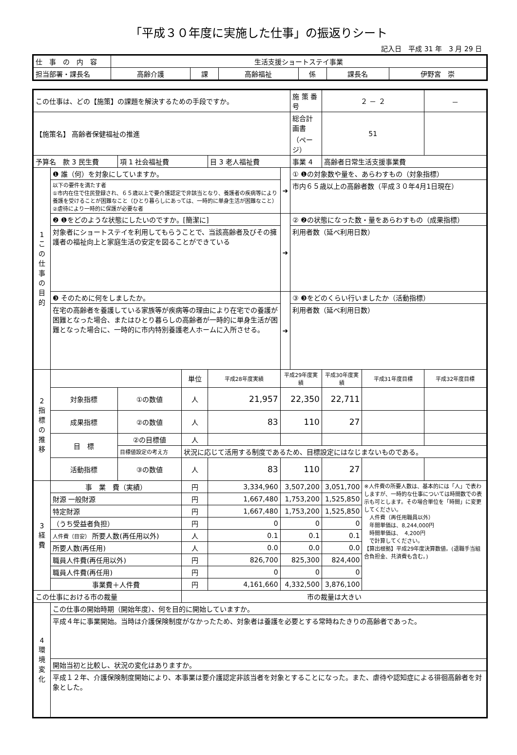「平成３０年度に実施した仕事」の振返りシート
記入日　平成 31 年　3 月 29 日
| 仕 事 の 内 容 | 生活支援ショートステイ事業 | | | | | |
| 担当部署・課長名 | 高齢介護 | 課 | 高齢福祉 | 係 | 課長名 | 伊野宮 崇 |
| この仕事は、どの【施策】の課題を解決するための手段ですか。 | | | | | | 施 策 番 号 | ２ － ２ | | － |
| 【施策名】 高齢者保健福祉の推進 | | | | | | 総合計画書 （ページ） | 51 | | |
| 予算名 款 3 民生費 | | 項 1 社会福祉費 | | 目 3 老人福祉費 | | 事業 4 | 高齢者日常生活支援事業費 | | |
| 1 この仕事の目的 | ❶ 誰（何）を対象にしていますか。 | | | | ➜ | ① ❶の対象数や量を、あらわすもの（対象指標） | | | |
| | 以下の要件を満たす者 ①市内在住で住民登録され、６５歳以上で要介護認定で非該当となり、養護者の疾病等により養護を受けることが困難なこと（ひとり暮らしにあっては、一時的に単身生活が困難なこと） ②虐待により一時的に保護が必要な者 | | | | | 市内６５歳以上の高齢者数（平成３０年4月1日現在） | | | |
| | ❷ ❶をどのような状態にしたいのですか。[簡潔に] | | | | ➜ | ② ❷の状態になった数・量をあらわすもの（成果指標） | | | |
| | 対象者にショートステイを利用してもらうことで、当該高齢者及びその擁護者の福祉向上と家庭生活の安定を図ることができている | | | | | 利用者数（延べ利用日数） | | | |
| | ❸ そのために何をしましたか。 | | | | ➜ | ③ ❸をどのくらい行いましたか（活動指標） | | | |
| | 在宅の高齢者を養護している家族等が疾病等の理由により在宅での養護が困難となった場合、またはひとり暮らしの高齢者が一時的に単身生活が困難となった場合に、一時的に市内特別養護老人ホームに入所させる。 | | | | | 利用者数（延べ利用日数） | | | |
| 2 指標の推移 | | | 単位 | 平成28年度実績 | 平成29年度実績 | | 平成30年度実績 | 平成31年度目標 | 平成32年度目標 |
| | 対象指標 | ①の数値 | 人 | 21,957 | 22,350 | | 22,711 | | |
| | 成果指標 | ②の数値 | 人 | 83 | 110 | | 27 | | |
| | 目 標 | ②の目標値 | 人 | | | | | | |
| | | 目標値設定の考え方 | 状況に応じて活用する制度であるため、目標設定にはなじまないものである。 | | | | | | |
| | 活動指標 | ③の数値 | 人 | 83 | 110 | | 27 | | |
| 3 経費 | 事 業 費（実績） | | 円 | 3,334,960 | 3,507,200 | | 3,051,700 | ※人件費の所要人数は、基本的には「人」で表わしますが、一時的な仕事については時間数での表示も可とします。その場合単位を「時間」に変更してください。 人件費（再任用職員以外） 年間単価は、8,244,000円 時間単価は、 4,200円 で計算してください。 【算出根拠】平成29年度決算数値。(退職手当組合負担金、共済費も含む。) | |
| | 財源 一般財源 | | 円 | 1,667,480 | 1,753,200 | | 1,525,850 | | |
| | 特定財源 | | 円 | 1,667,480 | 1,753,200 | | 1,525,850 | | |
| | （うち受益者負担） | | 円 | 0 | 0 | | 0 | | |
| | 人件費（目安） 所要人数(再任用以外) | | 人 | 0.1 | 0.1 | | 0.1 | | |
| | 所要人数(再任用) | | 人 | 0.0 | 0.0 | | 0.0 | | |
| | 職員人件費(再任用以外) | | 円 | 826,700 | 825,300 | | 824,400 | | |
| | 職員人件費(再任用) | | 円 | 0 | 0 | | 0 | | |
| | 事業費＋人件費 | | 円 | 4,161,660 | 4,332,500 | | 3,876,100 | | |
| この仕事における市の裁量 | | | 市の裁量は大きい | | | | | | |
| 4 環境変化 | この仕事の開始時期（開始年度）、何を目的に開始していますか。 | | | | | | | | |
| | 平成４年に事業開始。当時は介護保険制度がなかったため、対象者は養護を必要とする常時ねたきりの高齢者であった。 | | | | | | | | |
| | 開始当初と比較し、状況の変化はありますか。 | | | | | | | | |
| | 平成１２年、介護保険制度開始により、本事業は要介護認定非該当者を対象とすることになった。また、虐待や認知症による徘徊高齢者を対象とした。 | | | | | | | | |